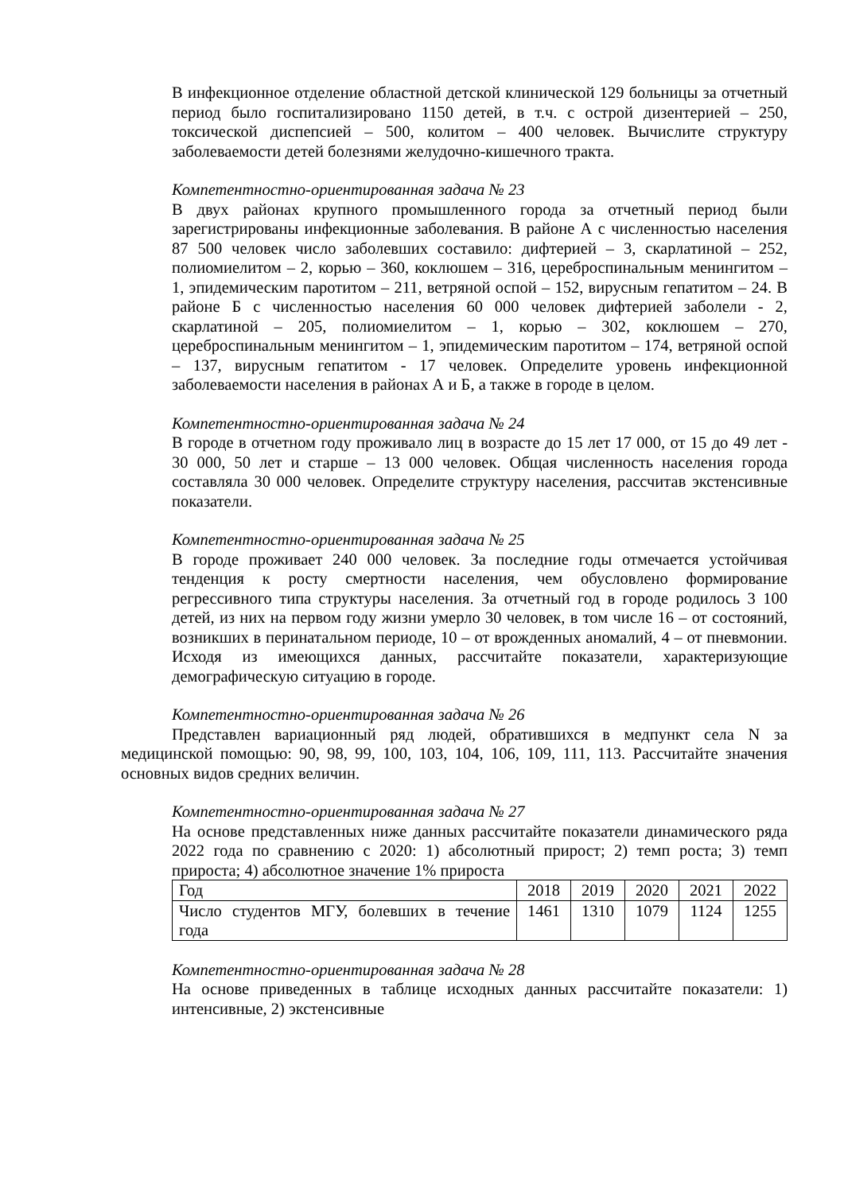В инфекционное отделение областной детской клинической 129 больницы за отчетный период было госпитализировано 1150 детей, в т.ч. с острой дизентерией – 250, токсической диспепсией – 500, колитом – 400 человек. Вычислите структуру заболеваемости детей болезнями желудочно-кишечного тракта.
Компетентностно-ориентированная задача № 23
В двух районах крупного промышленного города за отчетный период были зарегистрированы инфекционные заболевания. В районе А с численностью населения 87 500 человек число заболевших составило: дифтерией – 3, скарлатиной – 252, полиомиелитом – 2, корью – 360, коклюшем – 316, цереброспинальным менингитом – 1, эпидемическим паротитом – 211, ветряной оспой – 152, вирусным гепатитом – 24. В районе Б с численностью населения 60 000 человек дифтерией заболели - 2, скарлатиной – 205, полиомиелитом – 1, корью – 302, коклюшем – 270, цереброспинальным менингитом – 1, эпидемическим паротитом – 174, ветряной оспой – 137, вирусным гепатитом - 17 человек. Определите уровень инфекционной заболеваемости населения в районах А и Б, а также в городе в целом.
Компетентностно-ориентированная задача № 24
В городе в отчетном году проживало лиц в возрасте до 15 лет 17 000, от 15 до 49 лет - 30 000, 50 лет и старше – 13 000 человек. Общая численность населения города составляла 30 000 человек. Определите структуру населения, рассчитав экстенсивные показатели.
Компетентностно-ориентированная задача № 25
В городе проживает 240 000 человек. За последние годы отмечается устойчивая тенденция к росту смертности населения, чем обусловлено формирование регрессивного типа структуры населения. За отчетный год в городе родилось 3 100 детей, из них на первом году жизни умерло 30 человек, в том числе 16 – от состояний, возникших в перинатальном периоде, 10 – от врожденных аномалий, 4 – от пневмонии. Исходя из имеющихся данных, рассчитайте показатели, характеризующие демографическую ситуацию в городе.
Компетентностно-ориентированная задача № 26
Представлен вариационный ряд людей, обратившихся в медпункт села N за медицинской помощью: 90, 98, 99, 100, 103, 104, 106, 109, 111, 113. Рассчитайте значения основных видов средних величин.
Компетентностно-ориентированная задача № 27
На основе представленных ниже данных рассчитайте показатели динамического ряда 2022 года по сравнению с 2020: 1) абсолютный прирост; 2) темп роста; 3) темп прироста; 4) абсолютное значение 1% прироста
| Год | 2018 | 2019 | 2020 | 2021 | 2022 |
| Число студентов МГУ, болевших в течение года | 1461 | 1310 | 1079 | 1124 | 1255 |
Компетентностно-ориентированная задача № 28
На основе приведенных в таблице исходных данных рассчитайте показатели: 1) интенсивные, 2) экстенсивные